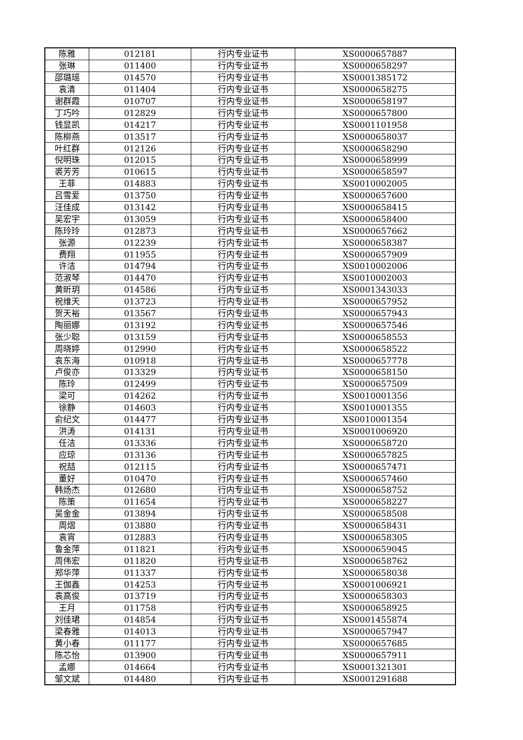| 陈雅 | 012181 | 行内专业证书 | XS0000657887 |
| 张琳 | 011400 | 行内专业证书 | XS0000658297 |
| 邵璐瑶 | 014570 | 行内专业证书 | XS0001385172 |
| 袁清 | 011404 | 行内专业证书 | XS0000658275 |
| 谢群霞 | 010707 | 行内专业证书 | XS0000658197 |
| 丁巧吟 | 012829 | 行内专业证书 | XS0000657800 |
| 钱显凯 | 014217 | 行内专业证书 | XS0001101958 |
| 陈柳燕 | 013517 | 行内专业证书 | XS0000658037 |
| 叶红群 | 012126 | 行内专业证书 | XS0000658290 |
| 倪明珠 | 012015 | 行内专业证书 | XS0000658999 |
| 裘芳芳 | 010615 | 行内专业证书 | XS0000658597 |
| 王菲 | 014883 | 行内专业证书 | XS0010002005 |
| 吕雪爱 | 013750 | 行内专业证书 | XS0000657600 |
| 汪佳成 | 013142 | 行内专业证书 | XS0000658415 |
| 吴宏宇 | 013059 | 行内专业证书 | XS0000658400 |
| 陈玲玲 | 012873 | 行内专业证书 | XS0000657662 |
| 张源 | 012239 | 行内专业证书 | XS0000658387 |
| 费翔 | 011955 | 行内专业证书 | XS0000657909 |
| 许洁 | 014794 | 行内专业证书 | XS0010002006 |
| 范淑琴 | 014470 | 行内专业证书 | XS0010002003 |
| 黄昕玥 | 014586 | 行内专业证书 | XS0001343033 |
| 祝维天 | 013723 | 行内专业证书 | XS0000657952 |
| 贺天裕 | 013567 | 行内专业证书 | XS0000657943 |
| 陶丽娜 | 013192 | 行内专业证书 | XS0000657546 |
| 张少聪 | 013159 | 行内专业证书 | XS0000658553 |
| 周晓婷 | 012990 | 行内专业证书 | XS0000658522 |
| 袁东海 | 010918 | 行内专业证书 | XS0000657778 |
| 卢俊亦 | 013329 | 行内专业证书 | XS0000658150 |
| 陈玲 | 012499 | 行内专业证书 | XS0000657509 |
| 梁可 | 014262 | 行内专业证书 | XS0010001356 |
| 徐静 | 014603 | 行内专业证书 | XS0010001355 |
| 俞纪文 | 014477 | 行内专业证书 | XS0010001354 |
| 洪涛 | 014131 | 行内专业证书 | XS0001006920 |
| 任洁 | 013336 | 行内专业证书 | XS0000658720 |
| 应琼 | 013136 | 行内专业证书 | XS0000657825 |
| 祝喆 | 012115 | 行内专业证书 | XS0000657471 |
| 董好 | 010470 | 行内专业证书 | XS0000657460 |
| 韩炀杰 | 012680 | 行内专业证书 | XS0000658752 |
| 陈策 | 011654 | 行内专业证书 | XS0000658227 |
| 吴金金 | 013894 | 行内专业证书 | XS0000658508 |
| 周熠 | 013880 | 行内专业证书 | XS0000658431 |
| 袁宵 | 012883 | 行内专业证书 | XS0000658305 |
| 鲁金萍 | 011821 | 行内专业证书 | XS0000659045 |
| 周伟宏 | 011820 | 行内专业证书 | XS0000658762 |
| 郑华萍 | 011337 | 行内专业证书 | XS0000658038 |
| 王伽鑫 | 014253 | 行内专业证书 | XS0001006921 |
| 袁高俊 | 013719 | 行内专业证书 | XS0000658303 |
| 王月 | 011758 | 行内专业证书 | XS0000658925 |
| 刘佳珺 | 014854 | 行内专业证书 | XS0001455874 |
| 梁春雅 | 014013 | 行内专业证书 | XS0000657947 |
| 黄小春 | 011177 | 行内专业证书 | XS0000657685 |
| 陈芯怡 | 013900 | 行内专业证书 | XS0000657911 |
| 孟娜 | 014664 | 行内专业证书 | XS0001321301 |
| 邹文斌 | 014480 | 行内专业证书 | XS0001291688 |